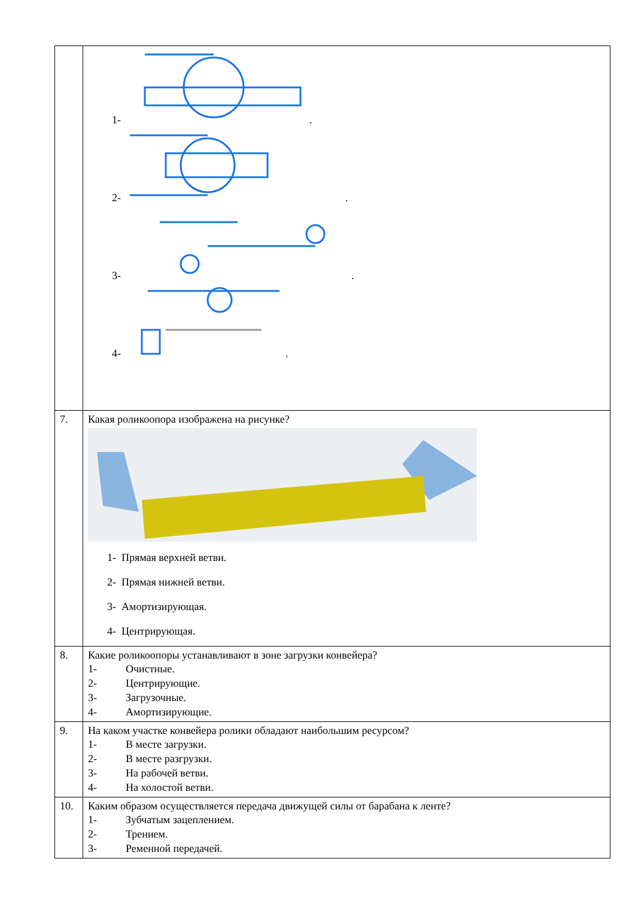| | 1- . 2- . 3- . 4- . |
| 7. | Какая роликоопора изображена на рисунке? 1- Прямая верхней ветви. 2- Прямая нижней ветви. 3- Амортизирующая. 4- Центрирующая. |
| 8. | Какие роликоопоры устанавливают в зоне загрузки конвейера? 1- Очистные. 2- Центрирующие. 3- Загрузочные. 4- Амортизирующие. |
| 9. | На каком участке конвейера ролики обладают наибольшим ресурсом? 1- В месте загрузки. 2- В месте разгрузки. 3- На рабочей ветви. 4- На холостой ветви. |
| 10. | Каким образом осуществляется передача движущей силы от барабана к ленте? 1- Зубчатым зацеплением. 2- Трением. 3- Ременной передачей. |